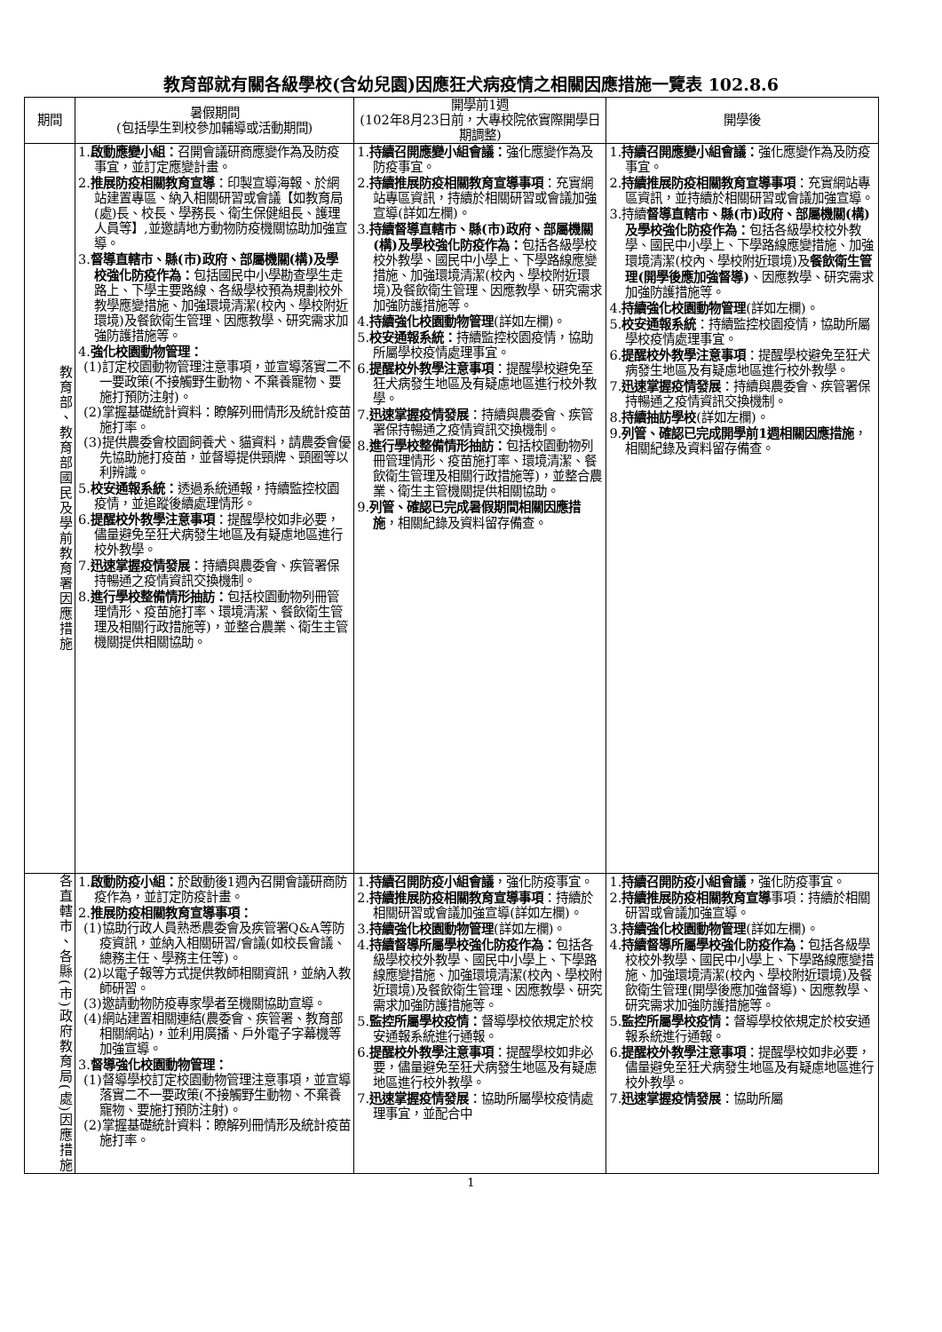教育部就有關各級學校(含幼兒園)因應狂犬病疫情之相關因應措施一覽表 102.8.6
| 期間 | 暑假期間 (包括學生到校參加輔導或活動期間) | 開學前1週 (102年8月23日前，大專校院依實際開學日期調整) | 開學後 |
| --- | --- | --- | --- |
| 教育部、教育部國民及學前教育署因應措施 | 1. 啟動應變小組： 召開會議研商應變作為及防疫事宜，並訂定應變計畫。 2. 推展防疫相關教育宣導 ：印製宣導海報、於網站建置專區、納入相關研習或會議【如教育局(處)長、校長、學務長、衛生保健組長、護理人員等】,並邀請地方動物防疫機關協助加強宣導。 3. 督導直轄市、縣(市)政府、部屬機關(構)及學校強化防疫作為： 包括國民中小學勘查學生走路上、下學主要路線、各級學校預為規劃校外教學應變措施、加強環境清潔(校內、學校附近環境)及餐飲衛生管理、因應教學、研究需求加強防護措施等。 4. 強化校園動物管理： (1)訂定校園動物管理注意事項，並宣導落實二不一要政策(不接觸野生動物、不棄養寵物、要施打預防注射)。 (2)掌握基礎統計資料：瞭解列冊情形及統計疫苗施打率。 (3)提供農委會校園飼養犬、貓資料，請農委會優先協助施打疫苗，並督導提供頸牌、頸圈等以利辨識。 5. 校安通報系統： 透過系統通報，持續監控校園疫情，並追蹤後續處理情形。 6. 提醒校外教學注意事項 ：提醒學校如非必要，儘量避免至狂犬病發生地區及有疑慮地區進行校外教學。 7. 迅速掌握疫情發展 ：持續與農委會、疾管署保持暢通之疫情資訊交換機制。 8. 進行學校整備情形抽訪： 包括校園動物列冊管理情形、疫苗施打率、環境清潔、餐飲衛生管理及相關行政措施等)，並整合農業、衛生主管機關提供相關協助。 | 1. 持續召開應變小組會議： 強化應變作為及防疫事宜。 2. 持續推展防疫相關教育宣導事項 ：充實網站專區資訊，持續於相關研習或會議加強宣導(詳如左欄)。 3. 持續督導直轄市、縣(市)政府、部屬機關(構)及學校強化防疫作為： 包括各級學校校外教學、國民中小學上、下學路線應變措施、加強環境清潔(校內、學校附近環境)及餐飲衛生管理、因應教學、研究需求加強防護措施等。 4. 持續強化校園動物管理 (詳如左欄)。 5. 校安通報系統： 持續監控校園疫情，協助所屬學校疫情處理事宜。 6. 提醒校外教學注意事項 ：提醒學校避免至狂犬病發生地區及有疑慮地區進行校外教學。 7. 迅速掌握疫情發展 ：持續與農委會、疾管署保持暢通之疫情資訊交換機制。 8. 進行學校整備情形抽訪： 包括校園動物列冊管理情形、疫苗施打率、環境清潔、餐飲衛生管理及相關行政措施等)，並整合農業、衛生主管機關提供相關協助。 9. 列管、確認已完成暑假期間相關因應措施 ，相關紀錄及資料留存備查。 | 1. 持續召開應變小組會議： 強化應變作為及防疫事宜。 2. 持續推展防疫相關教育宣導事項 ：充實網站專區資訊，並持續於相關研習或會議加強宣導。 3.持續 督導直轄市、縣(市)政府、部屬機關(構)及學校強化防疫作為： 包括各級學校校外教學、國民中小學上、下學路線應變措施、加強環境清潔(校內、學校附近環境)及 餐飲衛生管理(開學後應加強督導) 、因應教學、研究需求加強防護措施等。 4. 持續強化校園動物管理 (詳如左欄)。 5. 校安通報系統 ：持續監控校園疫情，協助所屬學校疫情處理事宜。 6. 提醒校外教學注意事項 ：提醒學校避免至狂犬病發生地區及有疑慮地區進行校外教學。 7. 迅速掌握疫情發展 ：持續與農委會、疾管署保持暢通之疫情資訊交換機制。 8. 持續抽訪學校 (詳如左欄)。 9. 列管、確認已完成開學前1週相關因應措施 ，相關紀錄及資料留存備查。 |
| 各直轄市、各縣(市)政府教育局(處)因應措施 | 1. 啟動防疫小組： 於啟動後1週內召開會議研商防疫作為，並訂定防疫計畫。 2. 推展防疫相關教育宣導事項： (1)協助行政人員熟悉農委會及疾管署Q&A等防疫資訊，並納入相關研習/會議(如校長會議、總務主任、學務主任等)。 (2)以電子報等方式提供教師相關資訊，並納入教師研習。 (3)邀請動物防疫專家學者至機關協助宣導。 (4)網站建置相關連結(農委會、疾管署、教育部相關網站)，並利用廣播、戶外電子字幕機等加強宣導。 3. 督導強化校園動物管理： (1)督導學校訂定校園動物管理注意事項，並宣導落實二不一要政策(不接觸野生動物、不棄養寵物、要施打預防注射)。 (2)掌握基礎統計資料：瞭解列冊情形及統計疫苗施打率。 | 1. 持續召開防疫小組會議 ，強化防疫事宜。 2. 持續推展防疫相關教育宣導事項 ：持續於相關研習或會議加強宣導(詳如左欄)。 3. 持續強化校園動物管理 (詳如左欄)。 4. 持續督導所屬學校強化防疫作為： 包括各級學校校外教學、國民中小學上、下學路線應變措施、加強環境清潔(校內、學校附近環境)及餐飲衛生管理、因應教學、研究需求加強防護措施等。 5. 監控所屬學校疫情： 督導學校依規定於校安通報系統進行通報。 6. 提醒校外教學注意事項 ：提醒學校如非必要，儘量避免至狂犬病發生地區及有疑慮地區進行校外教學。 7. 迅速掌握疫情發展 ：協助所屬學校疫情處理事宜，並配合中 | 1. 持續召開防疫小組會議 ，強化防疫事宜。 2. 持續推展防疫相關教育宣導 事項：持續於相關研習或會議加強宣導。 3. 持續強化校園動物管理 (詳如左欄)。 4. 持續督導所屬學校強化防疫作為： 包括各級學校校外教學、國民中小學上、下學路線應變措施、加強環境清潔(校內、學校附近環境)及餐飲衛生管理(開學後應加強督導)、因應教學、研究需求加強防護措施等。 5. 監控所屬學校疫情： 督導學校依規定於校安通報系統進行通報。 6. 提醒校外教學注意事項 ：提醒學校如非必要，儘量避免至狂犬病發生地區及有疑慮地區進行校外教學。 7. 迅速掌握疫情發展 ：協助所屬 |
1